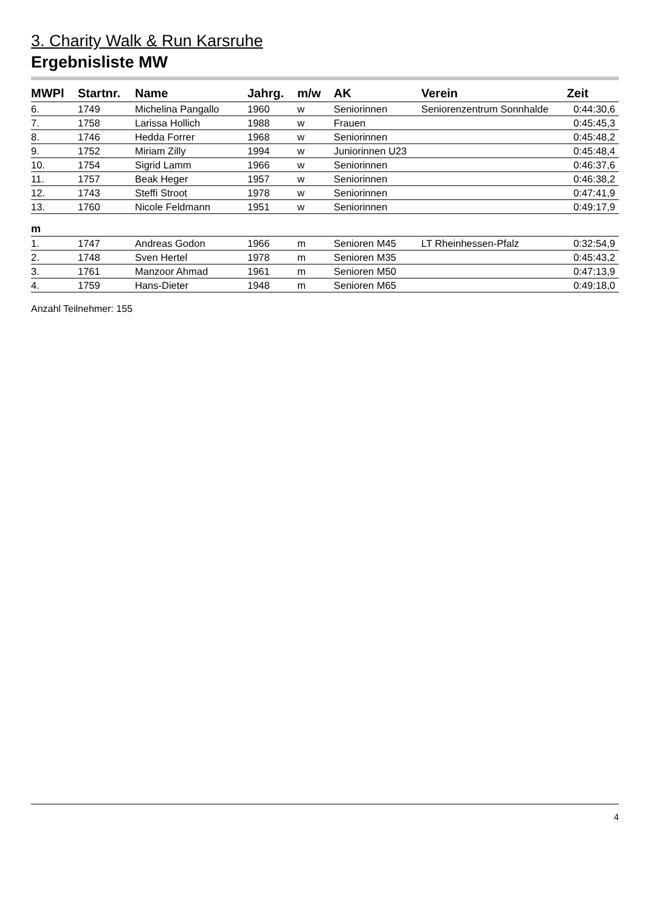3. Charity Walk & Run Karsruhe
Ergebnisliste MW
| MWPl | Startnr. | Name | Jahrg. | m/w | AK | Verein | Zeit |
| --- | --- | --- | --- | --- | --- | --- | --- |
| 6. | 1749 | Michelina Pangallo | 1960 | w | Seniorinnen | Seniorenzentrum Sonnhalde | 0:44:30,6 |
| 7. | 1758 | Larissa Hollich | 1988 | w | Frauen | | 0:45:45,3 |
| 8. | 1746 | Hedda Forrer | 1968 | w | Seniorinnen | | 0:45:48,2 |
| 9. | 1752 | Miriam Zilly | 1994 | w | Juniorinnen U23 | | 0:45:48,4 |
| 10. | 1754 | Sigrid Lamm | 1966 | w | Seniorinnen | | 0:46:37,6 |
| 11. | 1757 | Beak Heger | 1957 | w | Seniorinnen | | 0:46:38,2 |
| 12. | 1743 | Steffi Stroot | 1978 | w | Seniorinnen | | 0:47:41,9 |
| 13. | 1760 | Nicole Feldmann | 1951 | w | Seniorinnen | | 0:49:17,9 |
| m | | | | | | | |
| 1. | 1747 | Andreas Godon | 1966 | m | Senioren M45 | LT Rheinhessen-Pfalz | 0:32:54,9 |
| 2. | 1748 | Sven Hertel | 1978 | m | Senioren M35 | | 0:45:43,2 |
| 3. | 1761 | Manzoor Ahmad | 1961 | m | Senioren M50 | | 0:47:13,9 |
| 4. | 1759 | Hans-Dieter | 1948 | m | Senioren M65 | | 0:49:18,0 |
Anzahl Teilnehmer: 155
4